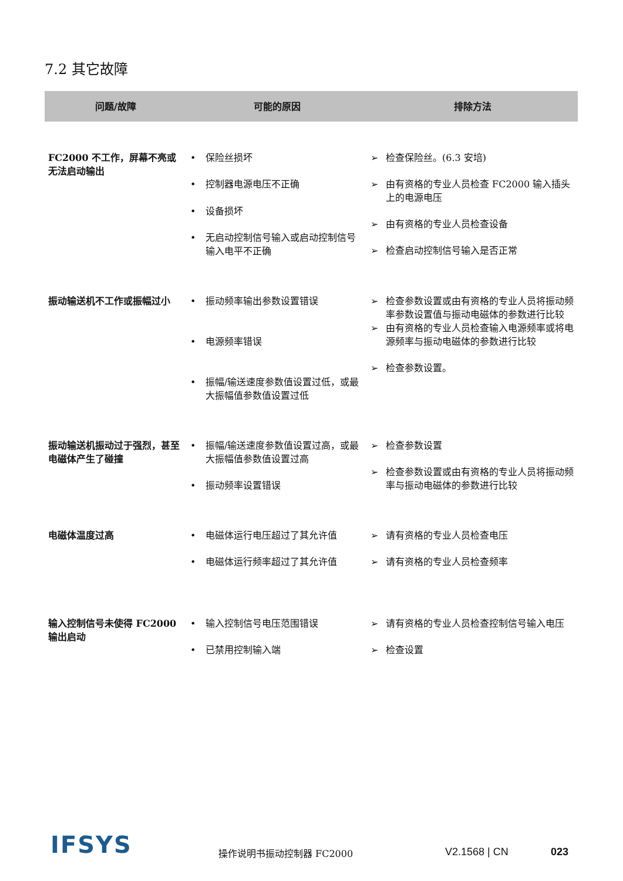7.2 其它故障
| 问题/故障 | 可能的原因 | 排除方法 |
| --- | --- | --- |
| FC2000 不工作，屏幕不亮或无法启动输出 | • 保险丝损坏 • 控制器电源电压不正确 • 设备损坏 • 无启动控制信号输入或启动控制信号输入电平不正确 | ➢ 检查保险丝。(6.3 安培) ➢ 由有资格的专业人员检查 FC2000 输入插头上的电源电压 ➢ 由有资格的专业人员检查设备 ➢ 检查启动控制信号输入是否正常 |
| 振动输送机不工作或振幅过小 | • 振动频率输出参数设置错误 • 电源频率错误 • 振幅/输送速度参数值设置过低，或最大振幅值参数值设置过低 | ➢ 检查参数设置或由有资格的专业人员将振动频率参数设置值与振动电磁体的参数进行比较 ➢ 由有资格的专业人员检查输入电源频率或将电源频率与振动电磁体的参数进行比较 ➢ 检查参数设置。 |
| 振动输送机振动过于强烈，甚至电磁体产生了碰撞 | • 振幅/输送速度参数值设置过高，或最大振幅值参数值设置过高 • 振动频率设置错误 | ➢ 检查参数设置 ➢ 检查参数设置或由有资格的专业人员将振动频率与振动电磁体的参数进行比较 |
| 电磁体温度过高 | • 电磁体运行电压超过了其允许值 • 电磁体运行频率超过了其允许值 | ➢ 请有资格的专业人员检查电压 ➢ 请有资格的专业人员检查频率 |
| 输入控制信号未使得 FC2000 输出启动 | • 输入控制信号电压范围错误 • 已禁用控制输入端 | ➢ 请有资格的专业人员检查控制信号输入电压 ➢ 检查设置 |
IFSYS 操作说明书振动控制器 FC2000 V2.1568 | CN 023